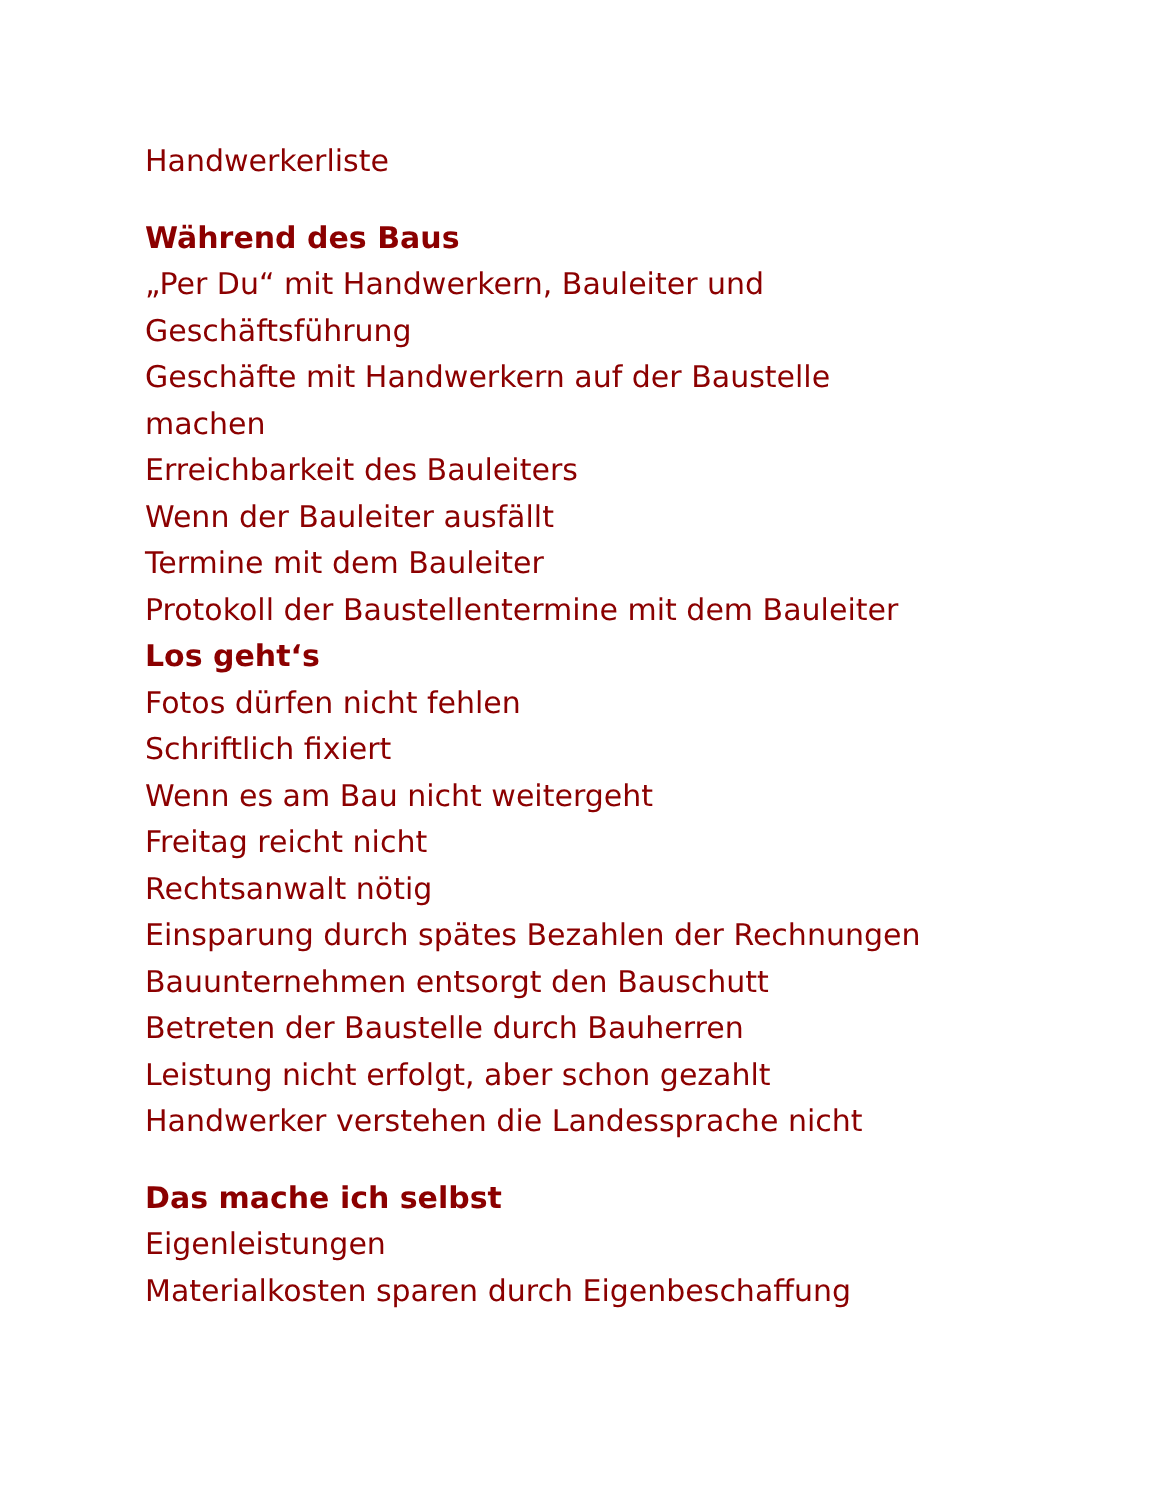Handwerkerliste
Während des Baus
„Per Du“ mit Handwerkern, Bauleiter und
Geschäftsführung
Geschäfte mit Handwerkern auf der Baustelle
machen
Erreichbarkeit des Bauleiters
Wenn der Bauleiter ausfällt
Termine mit dem Bauleiter
Protokoll der Baustellentermine mit dem Bauleiter
Los geht‘s
Fotos dürfen nicht fehlen
Schriftlich fixiert
Wenn es am Bau nicht weitergeht
Freitag reicht nicht
Rechtsanwalt nötig
Einsparung durch spätes Bezahlen der Rechnungen
Bauunternehmen entsorgt den Bauschutt
Betreten der Baustelle durch Bauherren
Leistung nicht erfolgt, aber schon gezahlt
Handwerker verstehen die Landessprache nicht
Das mache ich selbst
Eigenleistungen
Materialkosten sparen durch Eigenbeschaffung